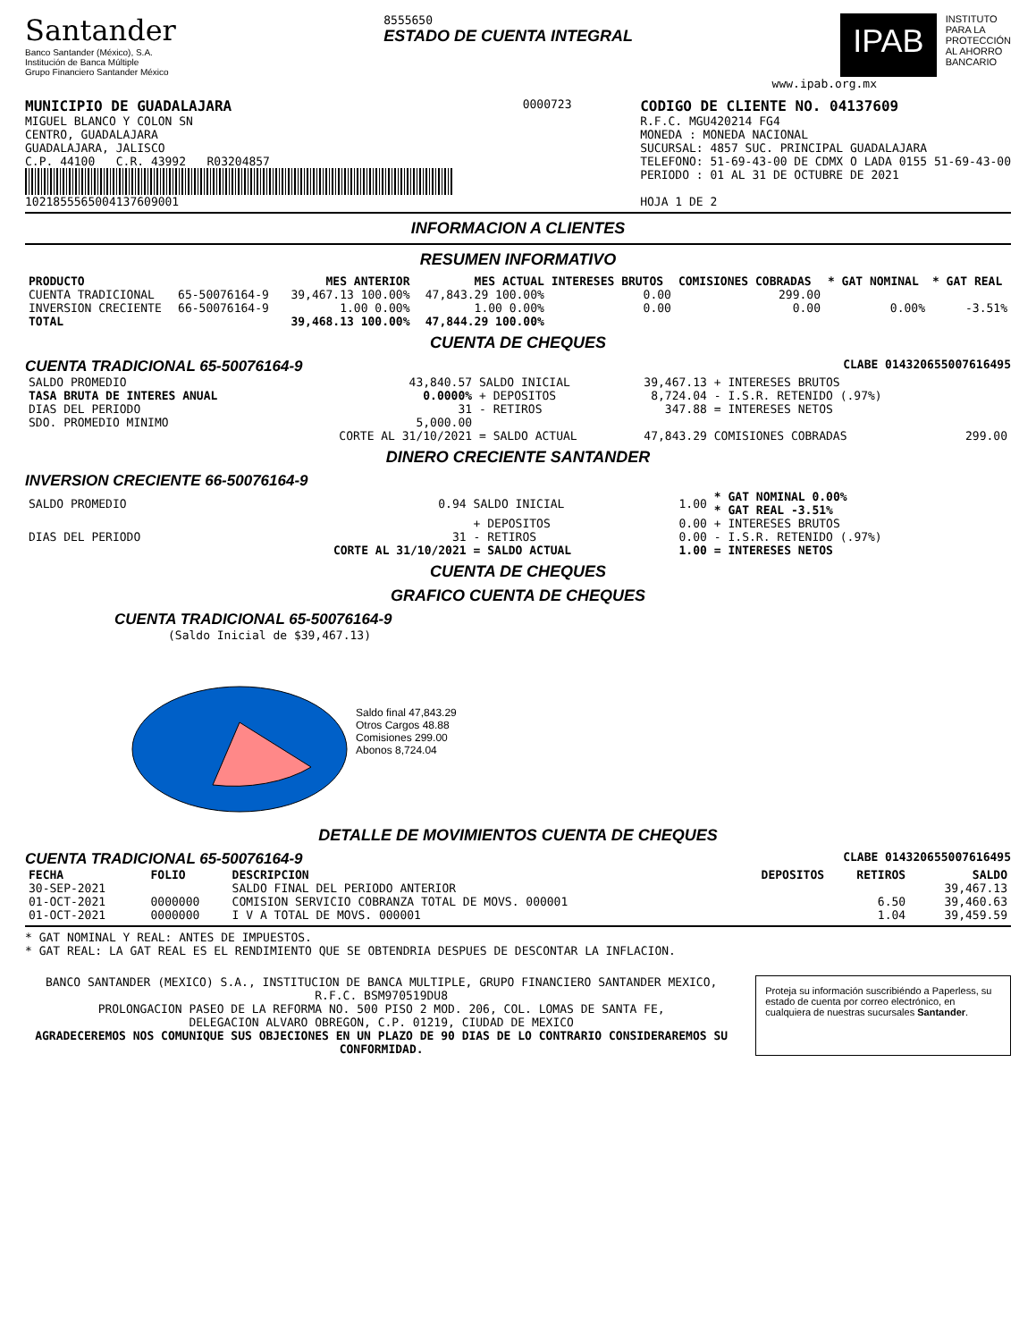Santander
Banco Santander (México), S.A.
Institución de Banca Múltiple
Grupo Financiero Santander México
8555650
ESTADO DE CUENTA INTEGRAL
IPAB
INSTITUTO
PARA LA
PROTECCIÓN
AL AHORRO
BANCARIO
www.ipab.org.mx
MUNICIPIO DE GUADALAJARA
MIGUEL BLANCO Y COLON SN
CENTRO, GUADALAJARA
GUADALAJARA, JALISCO
C.P. 44100 C.R. 43992 R03204857
1021855565004137609001
0000723
CODIGO DE CLIENTE NO. 04137609
R.F.C. MGU420214 FG4
MONEDA : MONEDA NACIONAL
SUCURSAL: 4857 SUC. PRINCIPAL GUADALAJARA
TELEFONO: 51-69-43-00 DE CDMX O LADA 0155 51-69-43-00
PERIODO : 01 AL 31 DE OCTUBRE DE 2021
HOJA 1 DE 2
INFORMACION A CLIENTES
RESUMEN INFORMATIVO
| PRODUCTO | | MES ANTERIOR | MES ACTUAL | INTERESES BRUTOS | COMISIONES COBRADAS | * GAT NOMINAL | * GAT REAL |
| --- | --- | --- | --- | --- | --- | --- | --- |
| CUENTA TRADICIONAL | 65-50076164-9 | 39,467.13 100.00% | 47,843.29 100.00% | 0.00 | 299.00 | | |
| INVERSION CRECIENTE | 66-50076164-9 | 1.00 0.00% | 1.00 0.00% | 0.00 | 0.00 | 0.00% | -3.51% |
| TOTAL | | 39,468.13 100.00% | 47,844.29 100.00% | | | | |
CUENTA DE CHEQUES
CUENTA TRADICIONAL 65-50076164-9 CLABE 014320655007616495
| SALDO PROMEDIO | 43,840.57 | SALDO INICIAL | 39,467.13 | + INTERESES BRUTOS | |
| TASA BRUTA DE INTERES ANUAL | 0.0000% | + DEPOSITOS | 8,724.04 | - I.S.R. RETENIDO (.97%) | |
| DIAS DEL PERIODO | 31 | - RETIROS | 347.88 | = INTERESES NETOS | |
| SDO. PROMEDIO MINIMO | 5,000.00 | | | | |
| | CORTE AL 31/10/2021 | = SALDO ACTUAL | 47,843.29 | COMISIONES COBRADAS | 299.00 |
DINERO CRECIENTE SANTANDER
INVERSION CRECIENTE 66-50076164-9
| SALDO PROMEDIO | 0.94 | SALDO INICIAL | 1.00 | * GAT NOMINAL 0.00% * GAT REAL -3.51% |
| | | + DEPOSITOS | 0.00 | + INTERESES BRUTOS |
| DIAS DEL PERIODO | 31 | - RETIROS | 0.00 | - I.S.R. RETENIDO (.97%) |
| | CORTE AL 31/10/2021 | = SALDO ACTUAL | 1.00 | = INTERESES NETOS |
CUENTA DE CHEQUES
GRAFICO CUENTA DE CHEQUES
CUENTA TRADICIONAL 65-50076164-9
(Saldo Inicial de $39,467.13)
Saldo final 47,843.29
Otros Cargos 48.88
Comisiones 299.00
Abonos 8,724.04
DETALLE DE MOVIMIENTOS CUENTA DE CHEQUES
CUENTA TRADICIONAL 65-50076164-9 CLABE 014320655007616495
| FECHA | FOLIO | DESCRIPCION | DEPOSITOS | RETIROS | SALDO |
| --- | --- | --- | --- | --- | --- |
| 30-SEP-2021 | | SALDO FINAL DEL PERIODO ANTERIOR | | | 39,467.13 |
| 01-OCT-2021 | 0000000 | COMISION SERVICIO COBRANZA TOTAL DE MOVS. 000001 | | 6.50 | 39,460.63 |
| 01-OCT-2021 | 0000000 | I V A TOTAL DE MOVS. 000001 | | 1.04 | 39,459.59 |
* GAT NOMINAL Y REAL: ANTES DE IMPUESTOS.
* GAT REAL: LA GAT REAL ES EL RENDIMIENTO QUE SE OBTENDRIA DESPUES DE DESCONTAR LA INFLACION.
BANCO SANTANDER (MEXICO) S.A., INSTITUCION DE BANCA MULTIPLE, GRUPO FINANCIERO SANTANDER MEXICO,
R.F.C. BSM970519DU8
PROLONGACION PASEO DE LA REFORMA NO. 500 PISO 2 MOD. 206, COL. LOMAS DE SANTA FE,
DELEGACION ALVARO OBREGON, C.P. 01219, CIUDAD DE MEXICO
AGRADECEREMOS NOS COMUNIQUE SUS OBJECIONES EN UN PLAZO DE 90 DIAS DE LO CONTRARIO CONSIDERAREMOS SU CONFORMIDAD.
Proteja su información suscribiéndo a Paperless, su estado de cuenta por correo electrónico, en cualquiera de nuestras sucursales Santander.